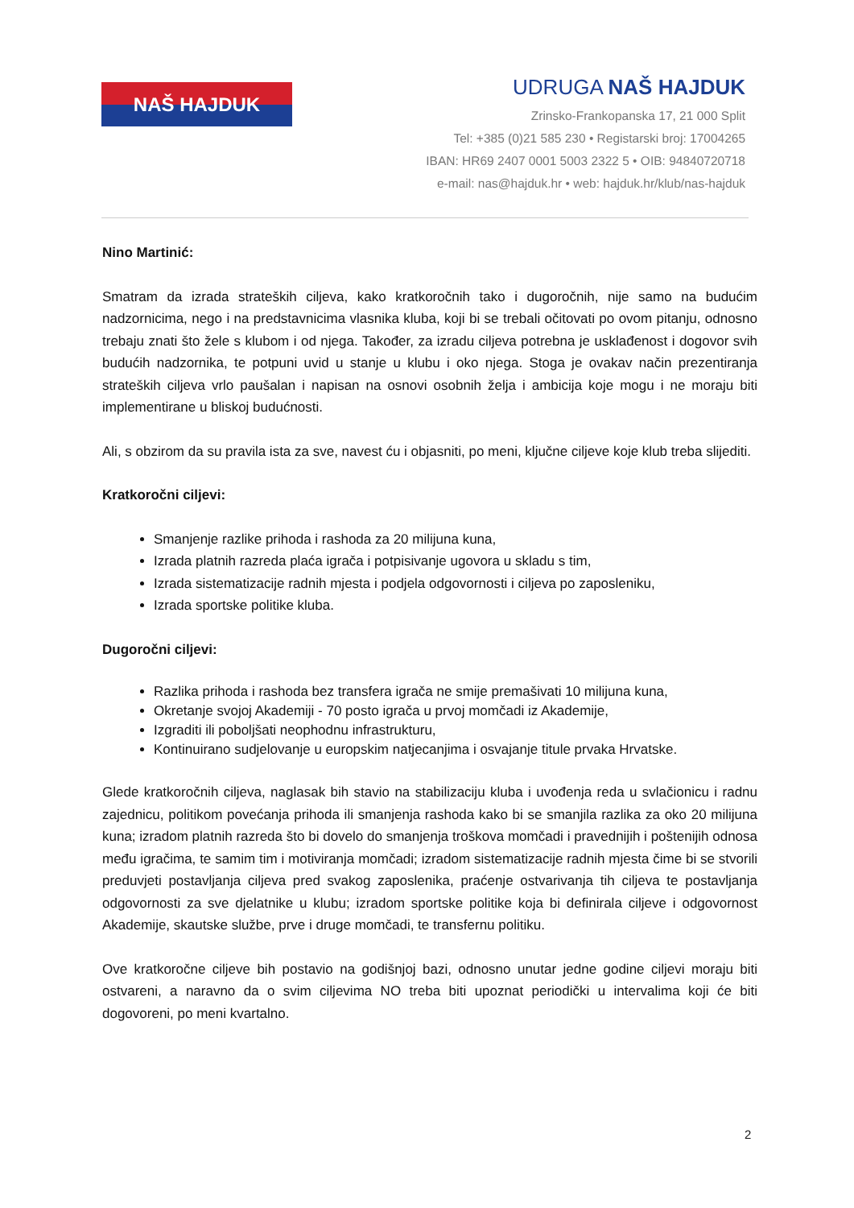NAŠ HAJDUK
UDRUGA NAŠ HAJDUK
Zrinsko-Frankopanska 17, 21 000 Split
Tel: +385 (0)21 585 230 • Registarski broj: 17004265
IBAN: HR69 2407 0001 5003 2322 5 • OIB: 94840720718
e-mail: nas@hajduk.hr • web: hajduk.hr/klub/nas-hajduk
Nino Martinić:
Smatram da izrada strateških ciljeva, kako kratkoročnih tako i dugoročnih, nije samo na budućim nadzornicima, nego i na predstavnicima vlasnika kluba, koji bi se trebali očitovati po ovom pitanju, odnosno trebaju znati što žele s klubom i od njega. Također, za izradu ciljeva potrebna je usklađenost i dogovor svih budućih nadzornika, te potpuni uvid u stanje u klubu i oko njega. Stoga je ovakav način prezentiranja strateških ciljeva vrlo paušalan i napisan na osnovi osobnih želja i ambicija koje mogu i ne moraju biti implementirane u bliskoj budućnosti.
Ali, s obzirom da su pravila ista za sve, navest ću i objasniti, po meni, ključne ciljeve koje klub treba slijediti.
Kratkoročni ciljevi:
Smanjenje razlike prihoda i rashoda za 20 milijuna kuna,
Izrada platnih razreda plaća igrača i potpisivanje ugovora u skladu s tim,
Izrada sistematizacije radnih mjesta i podjela odgovornosti i ciljeva po zaposleniku,
Izrada sportske politike kluba.
Dugoročni ciljevi:
Razlika prihoda i rashoda bez transfera igrača ne smije premašivati 10 milijuna kuna,
Okretanje svojoj Akademiji - 70 posto igrača u prvoj momčadi iz Akademije,
Izgraditi ili poboljšati neophodnu infrastrukturu,
Kontinuirano sudjelovanje u europskim natjecanjima i osvajanje titule prvaka Hrvatske.
Glede kratkoročnih ciljeva, naglasak bih stavio na stabilizaciju kluba i uvođenja reda u svlačionicu i radnu zajednicu, politikom povećanja prihoda ili smanjenja rashoda kako bi se smanjila razlika za oko 20 milijuna kuna; izradom platnih razreda što bi dovelo do smanjenja troškova momčadi i pravednijih i poštenijih odnosa među igračima, te samim tim i motiviranja momčadi; izradom sistematizacije radnih mjesta čime bi se stvorili preduvjeti postavljanja ciljeva pred svakog zaposlenika, praćenje ostvarivanja tih ciljeva te postavljanja odgovornosti za sve djelatnike u klubu; izradom sportske politike koja bi definirala ciljeve i odgovornost Akademije, skautske službe, prve i druge momčadi, te transfernu politiku.
Ove kratkoročne ciljeve bih postavio na godišnjoj bazi, odnosno unutar jedne godine ciljevi moraju biti ostvareni, a naravno da o svim ciljevima NO treba biti upoznat periodički u intervalima koji će biti dogovoreni, po meni kvartalno.
2